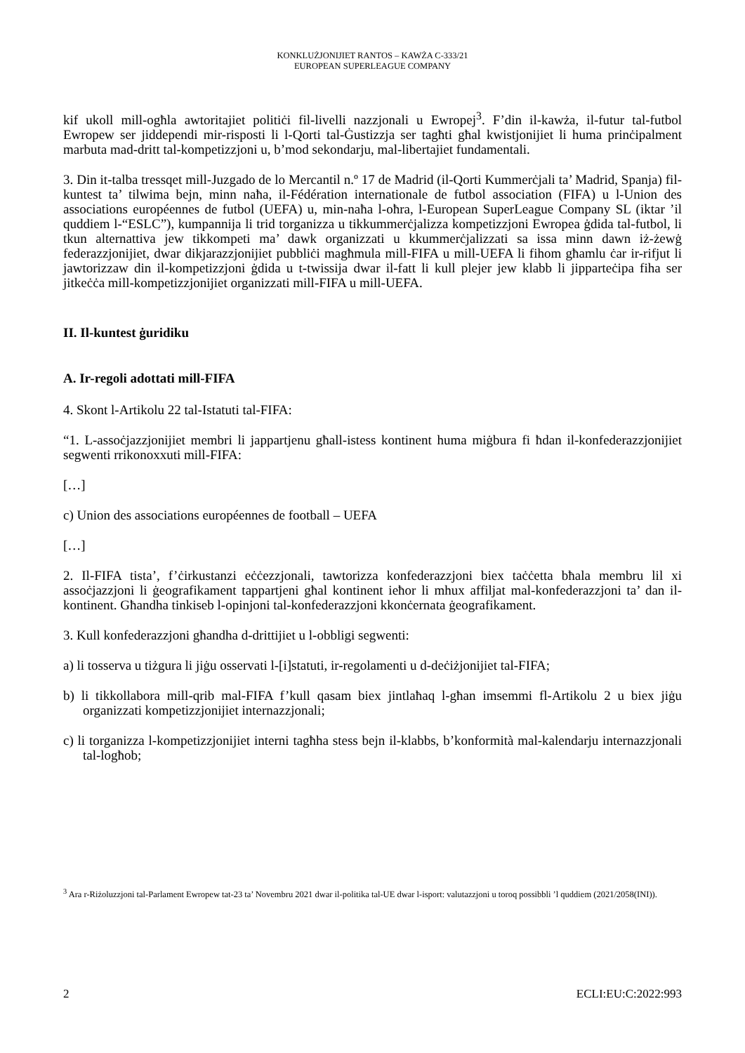KONKLUŻJONIJIET RANTOS – KAWŻA C-333/21
EUROPEAN SUPERLEAGUE COMPANY
kif ukoll mill-ogħla awtoritajiet politiċi fil-livelli nazzjonali u Ewropej<sup>3</sup>. F’din il-kawża, il-futur tal-futbol Ewropew ser jiddependi mir-risposti li l-Qorti tal-Ġustizzja ser tagħti għal kwistjonijiet li huma prinċipalment marbuta mad-dritt tal-kompetizzjoni u, b’mod sekondarju, mal-libertajiet fundamentali.
3. Din it-talba tressqet mill-Juzgado de lo Mercantil n.º 17 de Madrid (il-Qorti Kummerċjali ta’ Madrid, Spanja) fil-kuntest ta’ tilwima bejn, minn naħa, il-Fédération internationale de futbol association (FIFA) u l-Union des associations européennes de futbol (UEFA) u, min-naħa l-oħra, l-European SuperLeague Company SL (iktar ’il quddiem l-“ESLC”), kumpannija li trid torganizza u tikkummerċjalizza kompetizzjoni Ewropea ġdida tal-futbol, li tkun alternattiva jew tikkompeti ma’ dawk organizzati u kkummerċjalizzati sa issa minn dawn iż-żewġ federazzjonijiet, dwar dikjarazzjonijiet pubbliċi magħmula mill-FIFA u mill-UEFA li fihom għamlu ċar ir-rifjut li jawtorizzaw din il-kompetizzjoni ġdida u t-twissija dwar il-fatt li kull plejer jew klabb li jipparteċipa fiha ser jitkeċċa mill-kompetizzjonijiet organizzati mill-FIFA u mill-UEFA.
II. Il-kuntest ġuridiku
A. Ir-regoli adottati mill-FIFA
4. Skont l-Artikolu 22 tal-Istatuti tal-FIFA:
“1. L-assoċjazzjonijiet membri li jappartjenu għall-istess kontinent huma miġbura fi ħdan il-konfederazzjonijiet segwenti rrikonoxxuti mill-FIFA:
[…]
c) Union des associations européennes de football – UEFA
[…]
2. Il-FIFA tista’, f’ċirkustanzi eċċezzjonali, tawtorizza konfederazzjoni biex taċċetta bħala membru lil xi assoċjazzjoni li ġeografikament tappartjeni għal kontinent ieħor li mhux affiljat mal-konfederazzjoni ta’ dan il-kontinent. Għandha tinkiseb l-opinjoni tal-konfederazzjoni kkonċernata ġeografikament.
3. Kull konfederazzjoni għandha d-drittijiet u l-obbligi segwenti:
a) li tosserva u tiżgura li jiġu osservati l-[i]statuti, ir-regolamenti u d-deċiżjonijiet tal-FIFA;
b) li tikkollabora mill-qrib mal-FIFA f’kull qasam biex jintlaħaq l-għan imsemmi fl-Artikolu 2 u biex jiġu organizzati kompetizzjonijiet internazzjonali;
c) li torganizza l-kompetizzjonijiet interni tagħha stess bejn il-klabbs, b’konformità mal-kalendarju internazzjonali tal-logħob;
<sup>3</sup> Ara r-Riżoluzzjoni tal-Parlament Ewropew tat-23 ta’ Novembru 2021 dwar il-politika tal-UE dwar l-isport: valutazzjoni u toroq possibbli ’l quddiem (2021/2058(INI)).
2 ECLI:EU:C:2022:993